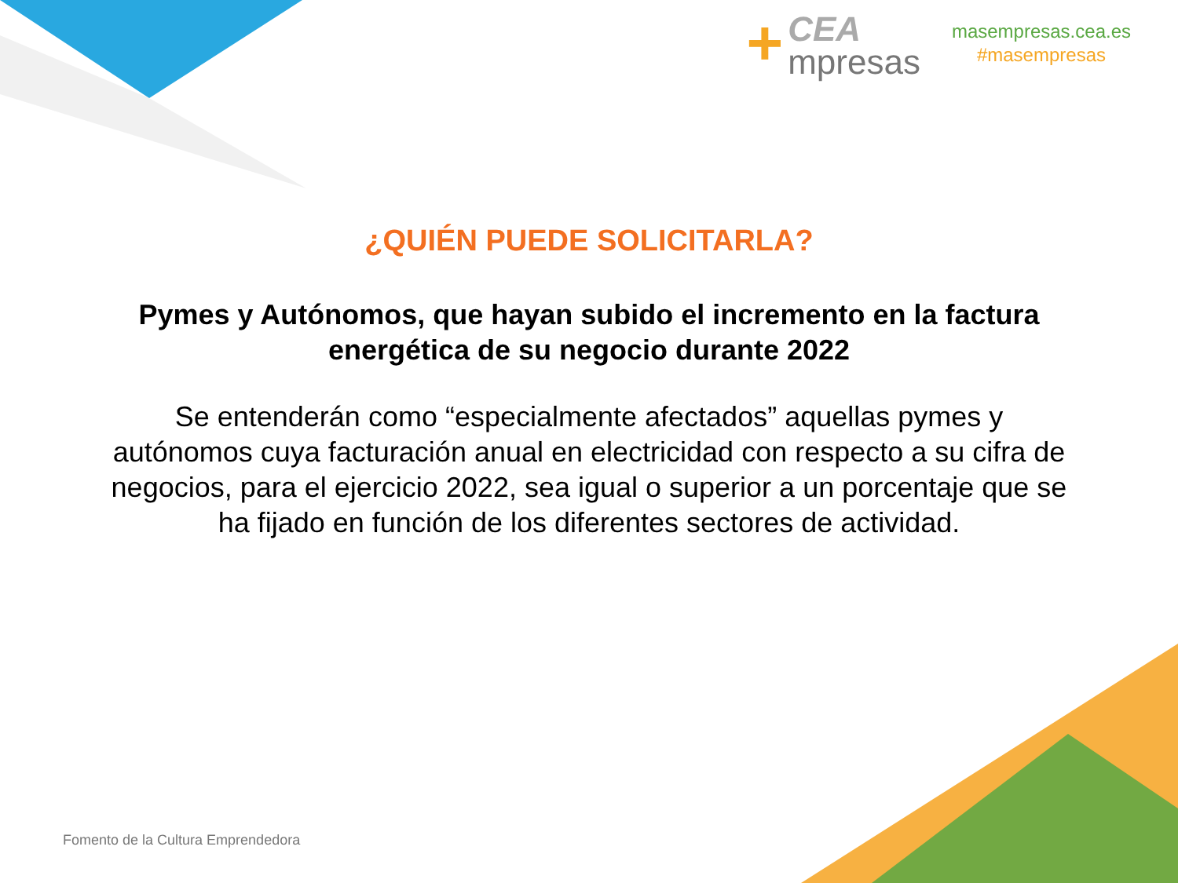+
CEA
mpresas
masempresas.cea.es
#masempresas
¿QUIÉN PUEDE SOLICITARLA?
Pymes y Autónomos, que hayan subido el incremento en la factura energética de su negocio durante 2022
Se entenderán como “especialmente afectados” aquellas pymes y autónomos cuya facturación anual en electricidad con respecto a su cifra de negocios, para el ejercicio 2022, sea igual o superior a un porcentaje que se ha fijado en función de los diferentes sectores de actividad.
Fomento de la Cultura Emprendedora